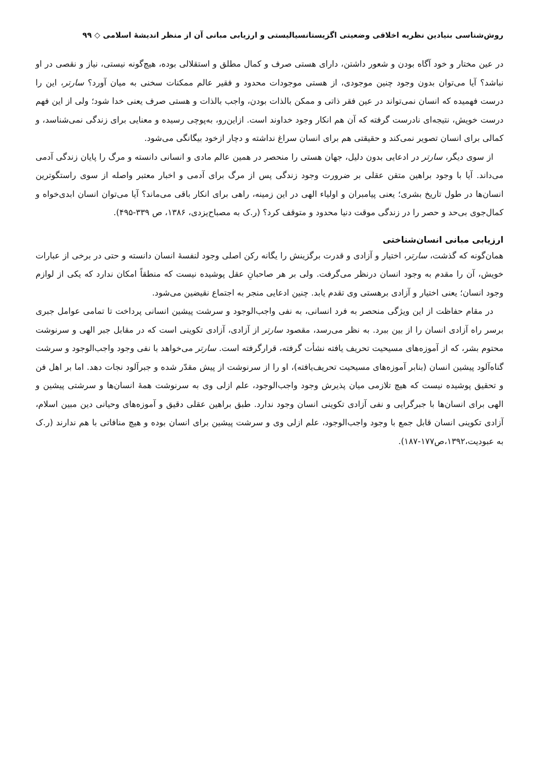روش‌شناسی بنیادین نظریه اخلاقی وضعیتی اگزیستانسیالیستی و ارزیابی مبانی آن از منظر اندیشهٔ اسلامی ◇ ۹۹
در عین مختار و خود آگاه بودن و شعور داشتن، دارای هستی صرف و کمال مطلق و استقلالی بوده، هیچ‌گونه نیستی، نیاز و نقصی در او نباشد؟ آیا می‌توان بدون وجود چنین موجودی، از هستی موجودات محدود و فقیر عالم ممکنات سخنی به میان آورد؟ سارتر، این را درست فهمیده که انسان نمی‌تواند در عین فقر ذاتی و ممکن بالذات بودن، واجب بالذات و هستی صرف یعنی خدا شود؛ ولی از این فهم درست خویش، نتیجه‌ای نادرست گرفته که آن هم انکار وجود خداوند است. ازاین‌رو، به‌پوچی رسیده و معنایی برای زندگی نمی‌شناسد، و کمالی برای انسان تصویر نمی‌کند و حقیقتی هم برای انسان سراغ نداشته و دچار ازخود بیگانگی می‌شود.
از سوی دیگر، سارتر در ادعایی بدون دلیل، جهان هستی را منحصر در همین عالم مادی و انسانی دانسته و مرگ را پایان زندگی آدمی می‌داند. آیا با وجود براهین متقن عقلی بر ضرورت وجود زندگی پس از مرگ برای آدمی و اخبار معتبر واصله از سوی راستگوترین انسان‌ها در طول تاریخ بشری؛ یعنی پیامبران و اولیاء الهی در این زمینه، راهی برای انکار باقی می‌ماند؟ آیا می‌توان انسان ابدی‌خواه و کمال‌جوی بی‌حد و حصر را در زندگی موقت دنیا محدود و متوقف کرد؟ (ر.ک به مصباح‌یزدی، ۱۳۸۶، ص ۳۳۹-۴۹۵).
ارزیابی مبانی انسان‌شناختی
همان‌گونه که گذشت، سارتر، اختیار و آزادی و قدرت برگزینش را یگانه رکن اصلی وجود لنفسهٔ انسان دانسته و حتی در برخی از عبارات خویش، آن را مقدم به وجود انسان درنظر می‌گرفت. ولی بر هر صاحبانِ عقل پوشیده نیست که منطقاً امکان ندارد که یکی از لوازم وجود انسان؛ یعنی اختیار و آزادی برهستی وی تقدم یابد. چنین ادعایی منجر به اجتماع نقیضین می‌شود.
در مقام حفاظت از این ویژگی منحصر به فرد انسانی، به نفی واجب‌الوجود و سرشت پیشین انسانی پرداخت تا تمامی عوامل جبری برسر راه آزادی انسان را از بین ببرد. به نظر می‌رسد، مقصود سارتر از آزادی، آزادی تکوینی است که در مقابل جبر الهی و سرنوشت محتوم بشر، که از آموزه‌های مسیحیت تحریف یافته نشأت گرفته، قرارگرفته است. سارتر می‌خواهد با نفی وجود واجب‌الوجود و سرشت گناه‌آلود پیشین انسان (بنابر آموزه‌های مسیحیت تحریف‌یافته)، او را از سرنوشت از پیش مقدّر شده و جبرآلود نجات دهد. اما بر اهل فن و تحقیق پوشیده نیست که هیچ تلازمی میان پذیرش وجود واجب‌الوجود، علم ازلی وی به سرنوشت همهٔ انسان‌ها و سرشتی پیشین و الهی برای انسان‌ها با جبرگرایی و نفی آزادی تکوینی انسان وجود ندارد. طبق براهین عقلی دقیق و آموزه‌های وحیانی دین مبین اسلام، آزادی تکوینی انسان قابل جمع با وجود واجب‌الوجود، علم ازلی وی و سرشت پیشین برای انسان بوده و هیچ منافاتی با هم ندارند (ر.ک به عبودیت،۱۳۹۲،ص۱۷۷-۱۸۷).